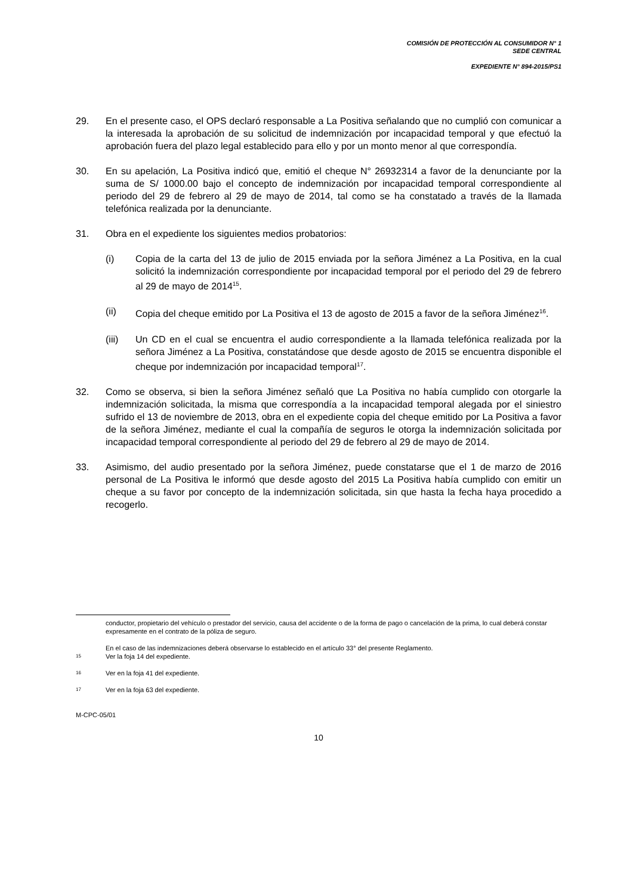COMISIÓN DE PROTECCIÓN AL CONSUMIDOR N° 1
SEDE CENTRAL
EXPEDIENTE N° 894-2015/PS1
29. En el presente caso, el OPS declaró responsable a La Positiva señalando que no cumplió con comunicar a la interesada la aprobación de su solicitud de indemnización por incapacidad temporal y que efectuó la aprobación fuera del plazo legal establecido para ello y por un monto menor al que correspondía.
30. En su apelación, La Positiva indicó que, emitió el cheque N° 26932314 a favor de la denunciante por la suma de S/ 1000.00 bajo el concepto de indemnización por incapacidad temporal correspondiente al periodo del 29 de febrero al 29 de mayo de 2014, tal como se ha constatado a través de la llamada telefónica realizada por la denunciante.
31. Obra en el expediente los siguientes medios probatorios:
(i) Copia de la carta del 13 de julio de 2015 enviada por la señora Jiménez a La Positiva, en la cual solicitó la indemnización correspondiente por incapacidad temporal por el periodo del 29 de febrero al 29 de mayo de 2014<sup>15</sup>.
(ii) Copia del cheque emitido por La Positiva el 13 de agosto de 2015 a favor de la señora Jiménez<sup>16</sup>.
(iii) Un CD en el cual se encuentra el audio correspondiente a la llamada telefónica realizada por la señora Jiménez a La Positiva, constatándose que desde agosto de 2015 se encuentra disponible el cheque por indemnización por incapacidad temporal<sup>17</sup>.
32. Como se observa, si bien la señora Jiménez señaló que La Positiva no había cumplido con otorgarle la indemnización solicitada, la misma que correspondía a la incapacidad temporal alegada por el siniestro sufrido el 13 de noviembre de 2013, obra en el expediente copia del cheque emitido por La Positiva a favor de la señora Jiménez, mediante el cual la compañía de seguros le otorga la indemnización solicitada por incapacidad temporal correspondiente al periodo del 29 de febrero al 29 de mayo de 2014.
33. Asimismo, del audio presentado por la señora Jiménez, puede constatarse que el 1 de marzo de 2016 personal de La Positiva le informó que desde agosto del 2015 La Positiva había cumplido con emitir un cheque a su favor por concepto de la indemnización solicitada, sin que hasta la fecha haya procedido a recogerlo.
conductor, propietario del vehículo o prestador del servicio, causa del accidente o de la forma de pago o cancelación de la prima, lo cual deberá constar expresamente en el contrato de la póliza de seguro.
En el caso de las indemnizaciones deberá observarse lo establecido en el artículo 33° del presente Reglamento.
15
Ver la foja 14 del expediente.
16
Ver en la foja 41 del expediente.
17
Ver en la foja 63 del expediente.
M-CPC-05/01
10